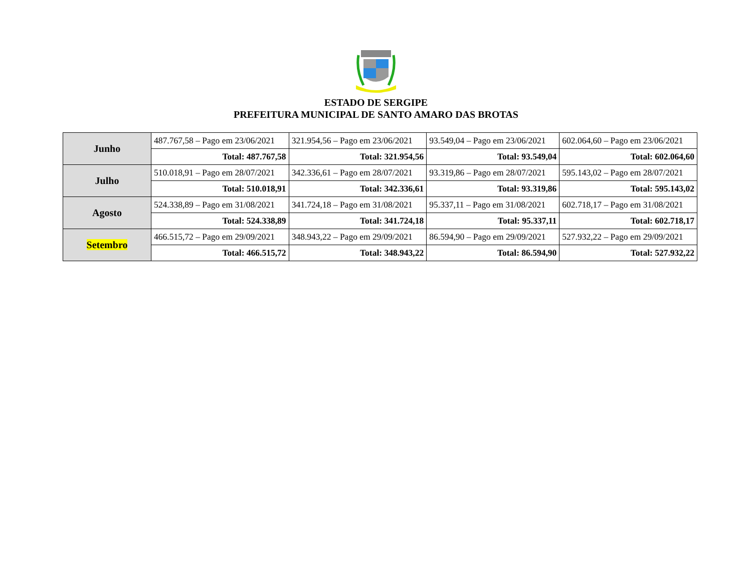ESTADO DE SERGIPE
PREFEITURA MUNICIPAL DE SANTO AMARO DAS BROTAS
| Junho | 487.767,58 – Pago em 23/06/2021 | 321.954,56 – Pago em 23/06/2021 | 93.549,04 – Pago em 23/06/2021 | 602.064,60 – Pago em 23/06/2021 |
| | Total: 487.767,58 | Total: 321.954,56 | Total: 93.549,04 | Total: 602.064,60 |
| Julho | 510.018,91 – Pago em 28/07/2021 | 342.336,61 – Pago em 28/07/2021 | 93.319,86 – Pago em 28/07/2021 | 595.143,02 – Pago em 28/07/2021 |
| | Total: 510.018,91 | Total: 342.336,61 | Total: 93.319,86 | Total: 595.143,02 |
| Agosto | 524.338,89 – Pago em 31/08/2021 | 341.724,18 – Pago em 31/08/2021 | 95.337,11 – Pago em 31/08/2021 | 602.718,17 – Pago em 31/08/2021 |
| | Total: 524.338,89 | Total: 341.724,18 | Total: 95.337,11 | Total: 602.718,17 |
| Setembro | 466.515,72 – Pago em 29/09/2021 | 348.943,22 – Pago em 29/09/2021 | 86.594,90 – Pago em 29/09/2021 | 527.932,22 – Pago em 29/09/2021 |
| | Total: 466.515,72 | Total: 348.943,22 | Total: 86.594,90 | Total: 527.932,22 |